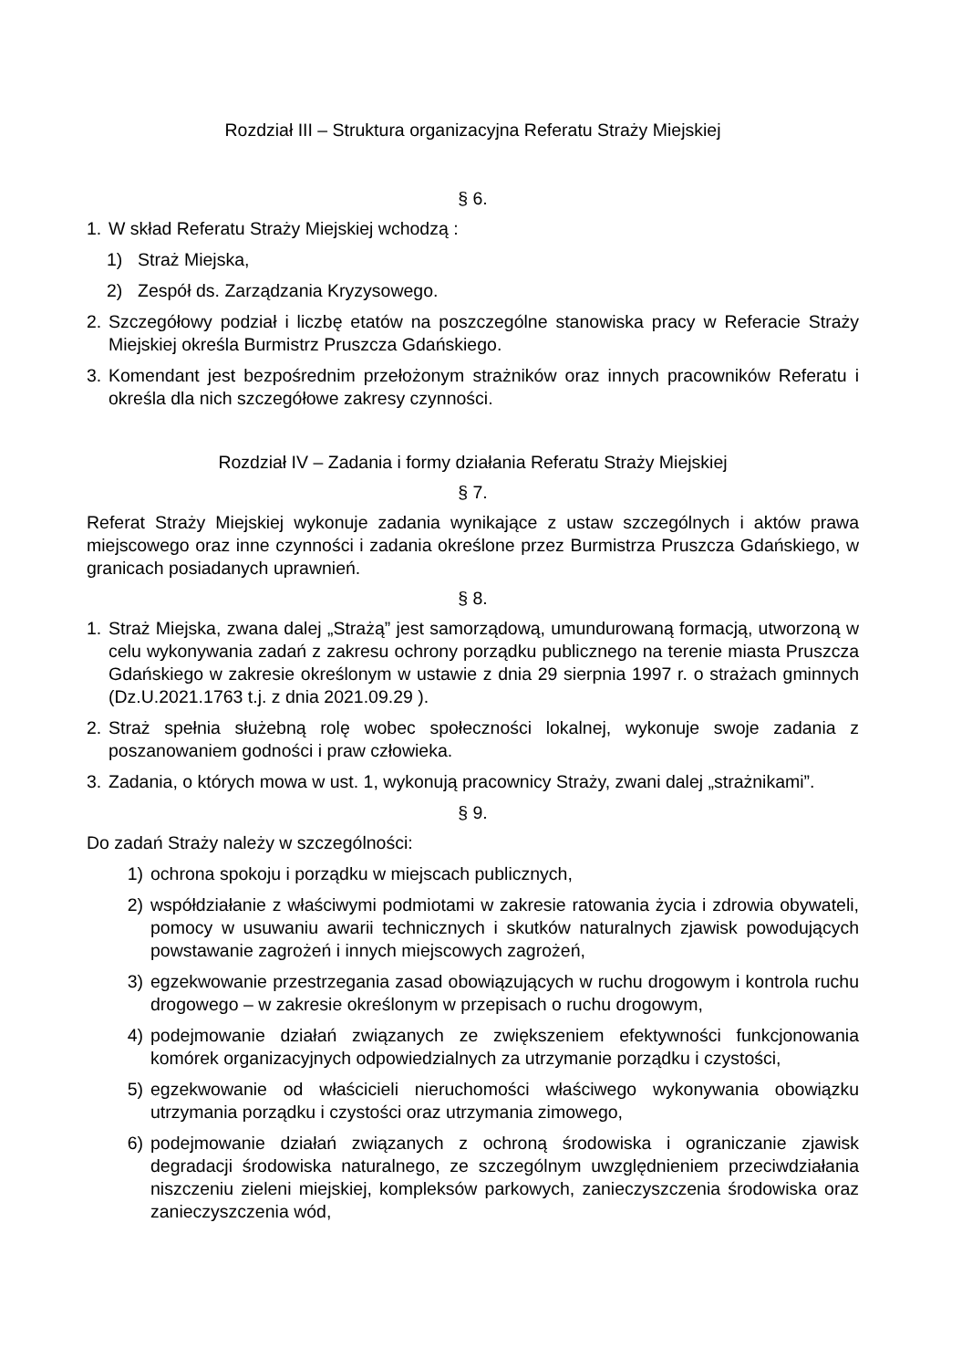Rozdział III – Struktura organizacyjna Referatu Straży Miejskiej
§ 6.
1. W skład Referatu Straży Miejskiej wchodzą :
1) Straż Miejska,
2) Zespół ds. Zarządzania Kryzysowego.
2. Szczegółowy podział i liczbę etatów na poszczególne stanowiska pracy w Referacie Straży Miejskiej określa Burmistrz Pruszcza Gdańskiego.
3. Komendant jest bezpośrednim przełożonym strażników oraz innych pracowników Referatu i określa dla nich szczegółowe zakresy czynności.
Rozdział IV – Zadania i formy działania Referatu Straży Miejskiej
§ 7.
Referat Straży Miejskiej wykonuje zadania wynikające z ustaw szczególnych i aktów prawa miejscowego oraz inne czynności i zadania określone przez Burmistrza Pruszcza Gdańskiego, w granicach posiadanych uprawnień.
§ 8.
1. Straż Miejska, zwana dalej „Strażą” jest samorządową, umundurowaną formacją, utworzoną w celu wykonywania zadań z zakresu ochrony porządku publicznego na terenie miasta Pruszcza Gdańskiego w zakresie określonym w ustawie z dnia 29 sierpnia 1997 r. o strażach gminnych (Dz.U.2021.1763 t.j. z dnia 2021.09.29 ).
2. Straż spełnia służebną rolę wobec społeczności lokalnej, wykonuje swoje zadania z poszanowaniem godności i praw człowieka.
3. Zadania, o których mowa w ust. 1, wykonują pracownicy Straży, zwani dalej „strażnikami”.
§ 9.
Do zadań Straży należy w szczególności:
1) ochrona spokoju i porządku w miejscach publicznych,
2) współdziałanie z właściwymi podmiotami w zakresie ratowania życia i zdrowia obywateli, pomocy w usuwaniu awarii technicznych i skutków naturalnych zjawisk powodujących powstawanie zagrożeń i innych miejscowych zagrożeń,
3) egzekwowanie przestrzegania zasad obowiązujących w ruchu drogowym i kontrola ruchu drogowego – w zakresie określonym w przepisach o ruchu drogowym,
4) podejmowanie działań związanych ze zwiększeniem efektywności funkcjonowania komórek organizacyjnych odpowiedzialnych za utrzymanie porządku i czystości,
5) egzekwowanie od właścicieli nieruchomości właściwego wykonywania obowiązku utrzymania porządku i czystości oraz utrzymania zimowego,
6) podejmowanie działań związanych z ochroną środowiska i ograniczanie zjawisk degradacji środowiska naturalnego, ze szczególnym uwzględnieniem przeciwdziałania niszczeniu zieleni miejskiej, kompleksów parkowych, zanieczyszczenia środowiska oraz zanieczyszczenia wód,